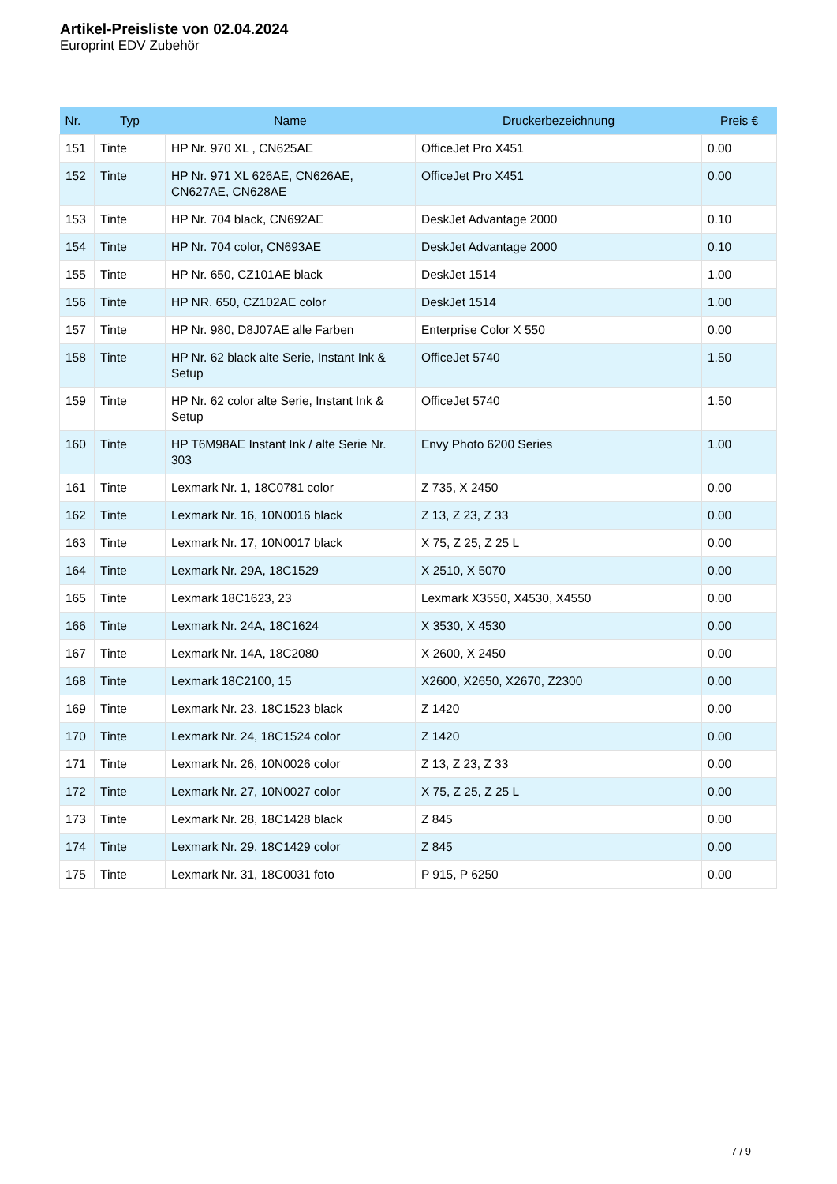Artikel-Preisliste von 02.04.2024
Europrint EDV Zubehör
| Nr. | Typ | Name | Druckerbezeichnung | Preis € |
| --- | --- | --- | --- | --- |
| 151 | Tinte | HP Nr. 970 XL , CN625AE | OfficeJet Pro X451 | 0.00 |
| 152 | Tinte | HP Nr. 971 XL 626AE, CN626AE, CN627AE, CN628AE | OfficeJet Pro X451 | 0.00 |
| 153 | Tinte | HP Nr. 704 black, CN692AE | DeskJet Advantage 2000 | 0.10 |
| 154 | Tinte | HP Nr. 704 color, CN693AE | DeskJet Advantage 2000 | 0.10 |
| 155 | Tinte | HP Nr. 650, CZ101AE black | DeskJet 1514 | 1.00 |
| 156 | Tinte | HP NR. 650, CZ102AE color | DeskJet 1514 | 1.00 |
| 157 | Tinte | HP Nr. 980, D8J07AE alle Farben | Enterprise Color X 550 | 0.00 |
| 158 | Tinte | HP Nr. 62 black alte Serie, Instant Ink & Setup | OfficeJet 5740 | 1.50 |
| 159 | Tinte | HP Nr. 62 color alte Serie, Instant Ink & Setup | OfficeJet 5740 | 1.50 |
| 160 | Tinte | HP T6M98AE Instant Ink / alte Serie Nr. 303 | Envy Photo 6200 Series | 1.00 |
| 161 | Tinte | Lexmark Nr. 1, 18C0781 color | Z 735, X 2450 | 0.00 |
| 162 | Tinte | Lexmark Nr. 16, 10N0016 black | Z 13, Z 23, Z 33 | 0.00 |
| 163 | Tinte | Lexmark Nr. 17, 10N0017 black | X 75, Z 25, Z 25 L | 0.00 |
| 164 | Tinte | Lexmark Nr. 29A, 18C1529 | X 2510, X 5070 | 0.00 |
| 165 | Tinte | Lexmark 18C1623, 23 | Lexmark X3550, X4530, X4550 | 0.00 |
| 166 | Tinte | Lexmark Nr. 24A, 18C1624 | X 3530, X 4530 | 0.00 |
| 167 | Tinte | Lexmark Nr. 14A, 18C2080 | X 2600, X 2450 | 0.00 |
| 168 | Tinte | Lexmark 18C2100, 15 | X2600, X2650, X2670, Z2300 | 0.00 |
| 169 | Tinte | Lexmark Nr. 23, 18C1523 black | Z 1420 | 0.00 |
| 170 | Tinte | Lexmark Nr. 24, 18C1524 color | Z 1420 | 0.00 |
| 171 | Tinte | Lexmark Nr. 26, 10N0026 color | Z 13, Z 23, Z 33 | 0.00 |
| 172 | Tinte | Lexmark Nr. 27, 10N0027 color | X 75, Z 25, Z 25 L | 0.00 |
| 173 | Tinte | Lexmark Nr. 28, 18C1428 black | Z 845 | 0.00 |
| 174 | Tinte | Lexmark Nr. 29, 18C1429 color | Z 845 | 0.00 |
| 175 | Tinte | Lexmark Nr. 31, 18C0031 foto | P 915, P 6250 | 0.00 |
7 / 9